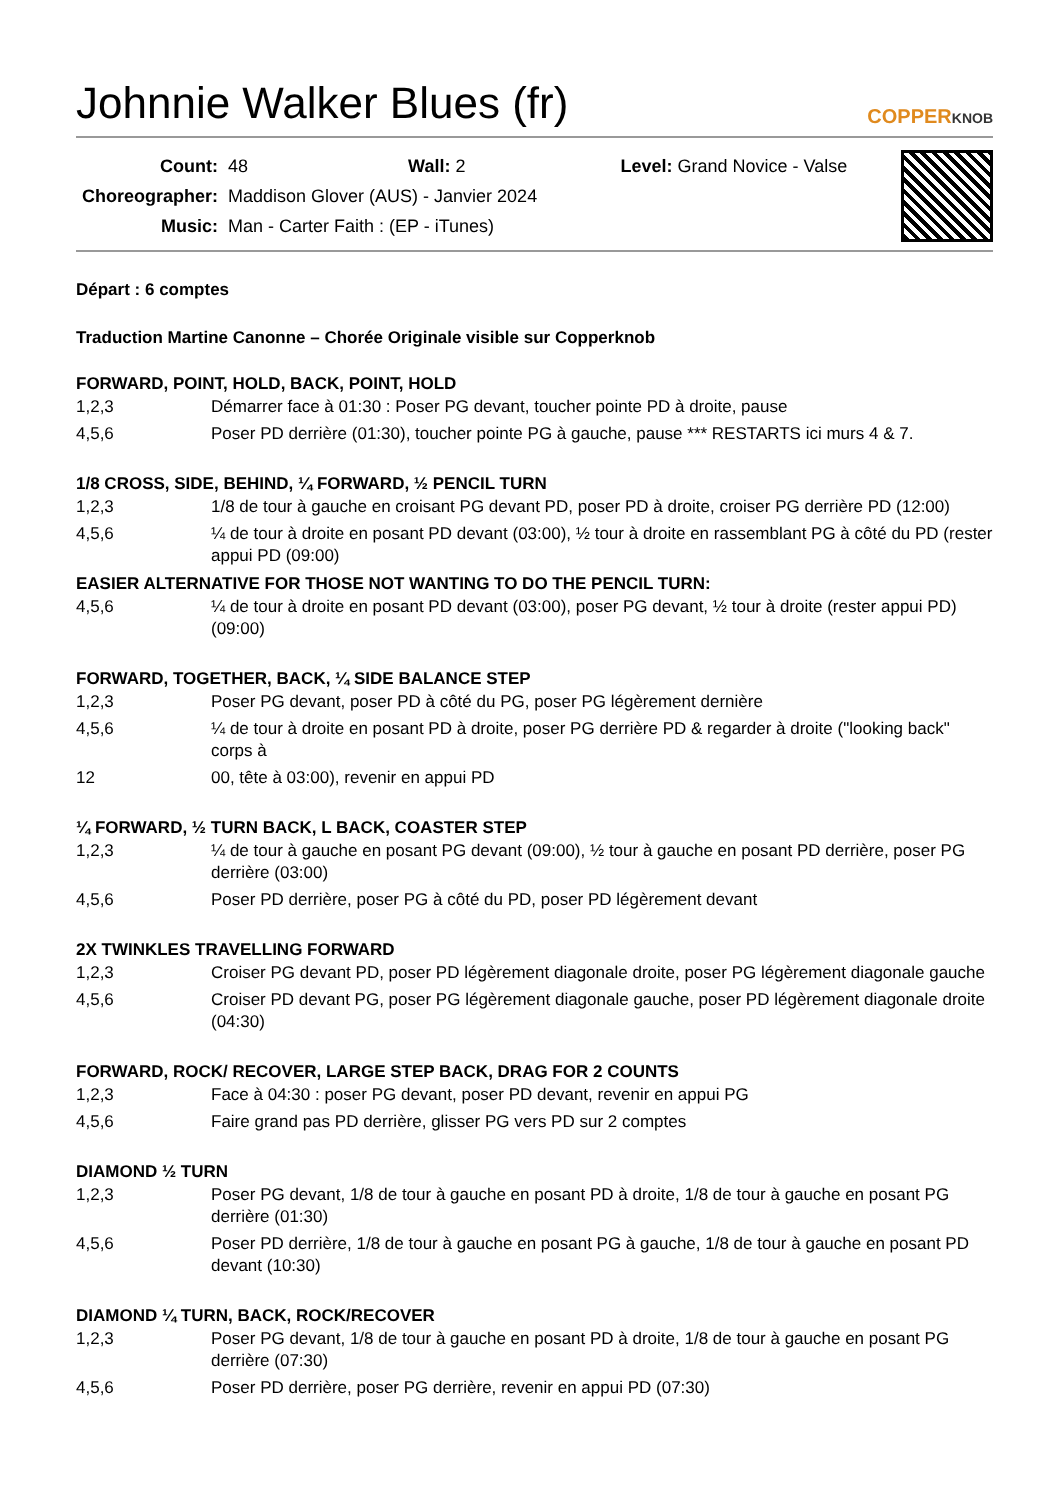Johnnie Walker Blues (fr)
COPPERKNOB
| Count: | 48 Wall: 2 Level: Grand Novice - Valse |
| Choreographer: | Maddison Glover (AUS) - Janvier 2024 |
| Music: | Man - Carter Faith : (EP - iTunes) |
Départ : 6 comptes
Traduction Martine Canonne – Chorée Originale visible sur Copperknob
FORWARD, POINT, HOLD, BACK, POINT, HOLD
| 1,2,3 | Démarrer face à 01:30 : Poser PG devant, toucher pointe PD à droite, pause |
| 4,5,6 | Poser PD derrière (01:30), toucher pointe PG à gauche, pause *** RESTARTS ici murs 4 & 7. |
1/8 CROSS, SIDE, BEHIND, ¼ FORWARD, ½ PENCIL TURN
| 1,2,3 | 1/8 de tour à gauche en croisant PG devant PD, poser PD à droite, croiser PG derrière PD (12:00) |
| 4,5,6 | ¼ de tour à droite en posant PD devant (03:00), ½ tour à droite en rassemblant PG à côté du PD (rester appui PD (09:00) |
EASIER ALTERNATIVE FOR THOSE NOT WANTING TO DO THE PENCIL TURN:
| 4,5,6 | ¼ de tour à droite en posant PD devant (03:00), poser PG devant, ½ tour à droite (rester appui PD) (09:00) |
FORWARD, TOGETHER, BACK, ¼ SIDE BALANCE STEP
| 1,2,3 | Poser PG devant, poser PD à côté du PG, poser PG légèrement dernière |
| 4,5,6 | ¼ de tour à droite en posant PD à droite, poser PG derrière PD & regarder à droite ("looking back" corps à |
| 12 | 00, tête à 03:00), revenir en appui PD |
¼ FORWARD, ½ TURN BACK, L BACK, COASTER STEP
| 1,2,3 | ¼ de tour à gauche en posant PG devant (09:00), ½ tour à gauche en posant PD derrière, poser PG derrière (03:00) |
| 4,5,6 | Poser PD derrière, poser PG à côté du PD, poser PD légèrement devant |
2X TWINKLES TRAVELLING FORWARD
| 1,2,3 | Croiser PG devant PD, poser PD légèrement diagonale droite, poser PG légèrement diagonale gauche |
| 4,5,6 | Croiser PD devant PG, poser PG légèrement diagonale gauche, poser PD légèrement diagonale droite (04:30) |
FORWARD, ROCK/ RECOVER, LARGE STEP BACK, DRAG FOR 2 COUNTS
| 1,2,3 | Face à 04:30 : poser PG devant, poser PD devant, revenir en appui PG |
| 4,5,6 | Faire grand pas PD derrière, glisser PG vers PD sur 2 comptes |
DIAMOND ½ TURN
| 1,2,3 | Poser PG devant, 1/8 de tour à gauche en posant PD à droite, 1/8 de tour à gauche en posant PG derrière (01:30) |
| 4,5,6 | Poser PD derrière, 1/8 de tour à gauche en posant PG à gauche, 1/8 de tour à gauche en posant PD devant (10:30) |
DIAMOND ¼ TURN, BACK, ROCK/RECOVER
| 1,2,3 | Poser PG devant, 1/8 de tour à gauche en posant PD à droite, 1/8 de tour à gauche en posant PG derrière (07:30) |
| 4,5,6 | Poser PD derrière, poser PG derrière, revenir en appui PD (07:30) |